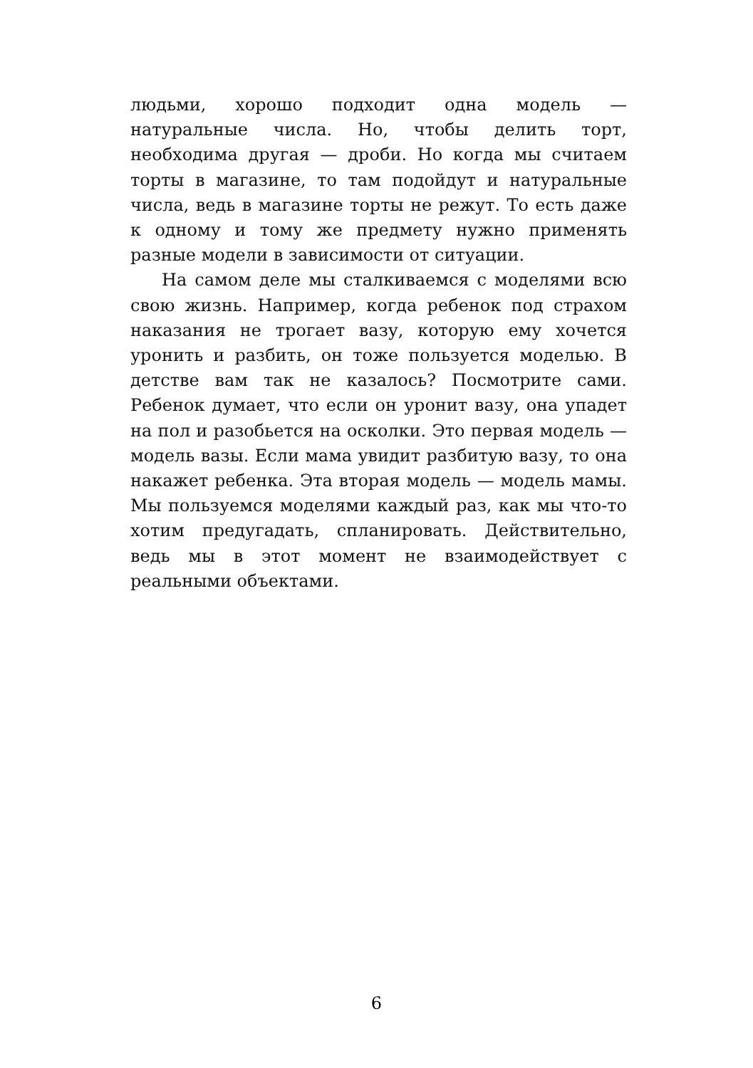людьми, хорошо подходит одна модель — натуральные числа. Но, чтобы делить торт, необходима другая — дроби. Но когда мы считаем торты в магазине, то там подойдут и натуральные числа, ведь в магазине торты не режут. То есть даже к одному и тому же предмету нужно применять разные модели в зависимости от ситуации.
На самом деле мы сталкиваемся с моделями всю свою жизнь. Например, когда ребенок под страхом наказания не трогает вазу, которую ему хочется уронить и разбить, он тоже пользуется моделью. В детстве вам так не казалось? Посмотрите сами. Ребенок думает, что если он уронит вазу, она упадет на пол и разобьется на осколки. Это первая модель — модель вазы. Если мама увидит разбитую вазу, то она накажет ребенка. Эта вторая модель — модель мамы. Мы пользуемся моделями каждый раз, как мы что-то хотим предугадать, спланировать. Действительно, ведь мы в этот момент не взаимодействует с реальными объектами.
6